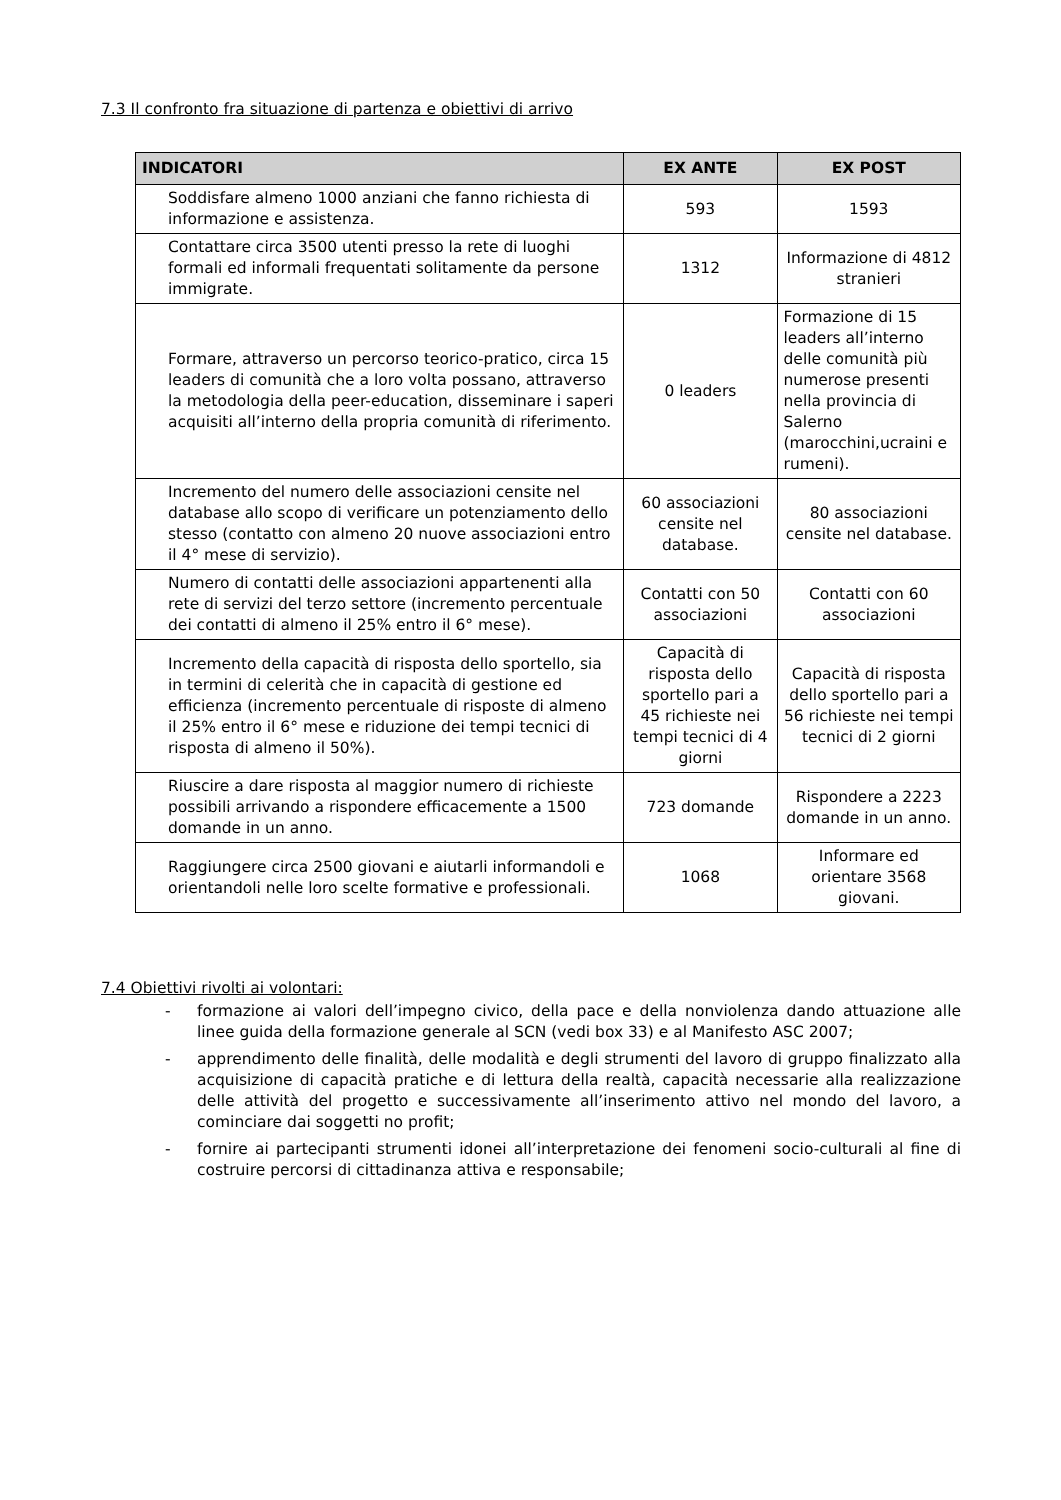7.3 Il confronto fra situazione di partenza e obiettivi di arrivo
| INDICATORI | EX ANTE | EX POST |
| --- | --- | --- |
| Soddisfare almeno 1000 anziani che fanno richiesta di informazione e assistenza. | 593 | 1593 |
| Contattare circa 3500 utenti presso la rete di luoghi formali ed informali frequentati solitamente da persone immigrate. | 1312 | Informazione di 4812 stranieri |
| Formare, attraverso un percorso teorico-pratico, circa 15 leaders di comunità che a loro volta possano, attraverso la metodologia della peer-education, disseminare i saperi acquisiti all’interno della propria comunità di riferimento. | 0 leaders | Formazione di 15 leaders all’interno delle comunità più numerose presenti nella provincia di Salerno (marocchini,ucraini e rumeni). |
| Incremento del numero delle associazioni censite nel database allo scopo di verificare un potenziamento dello stesso (contatto con almeno 20 nuove associazioni entro il 4° mese di servizio). | 60 associazioni censite nel database. | 80 associazioni censite nel database. |
| Numero di contatti delle associazioni appartenenti alla rete di servizi del terzo settore (incremento percentuale dei contatti di almeno il 25% entro il 6° mese). | Contatti con 50 associazioni | Contatti con 60 associazioni |
| Incremento della capacità di risposta dello sportello, sia in termini di celerità che in capacità di gestione ed efficienza (incremento percentuale di risposte di almeno il 25% entro il 6° mese e riduzione dei tempi tecnici di risposta di almeno il 50%). | Capacità di risposta dello sportello pari a 45 richieste nei tempi tecnici di 4 giorni | Capacità di risposta dello sportello pari a 56 richieste nei tempi tecnici di 2 giorni |
| Riuscire a dare risposta al maggior numero di richieste possibili arrivando a rispondere efficacemente a 1500 domande in un anno. | 723 domande | Rispondere a 2223 domande in un anno. |
| Raggiungere circa 2500 giovani e aiutarli informandoli e orientandoli nelle loro scelte formative e professionali. | 1068 | Informare ed orientare 3568 giovani. |
7.4 Obiettivi rivolti ai volontari:
- formazione ai valori dell’impegno civico, della pace e della nonviolenza dando attuazione alle linee guida della formazione generale al SCN (vedi box 33) e al Manifesto ASC 2007;
- apprendimento delle finalità, delle modalità e degli strumenti del lavoro di gruppo finalizzato alla acquisizione di capacità pratiche e di lettura della realtà, capacità necessarie alla realizzazione delle attività del progetto e successivamente all’inserimento attivo nel mondo del lavoro, a cominciare dai soggetti no profit;
- fornire ai partecipanti strumenti idonei all’interpretazione dei fenomeni socio-culturali al fine di costruire percorsi di cittadinanza attiva e responsabile;